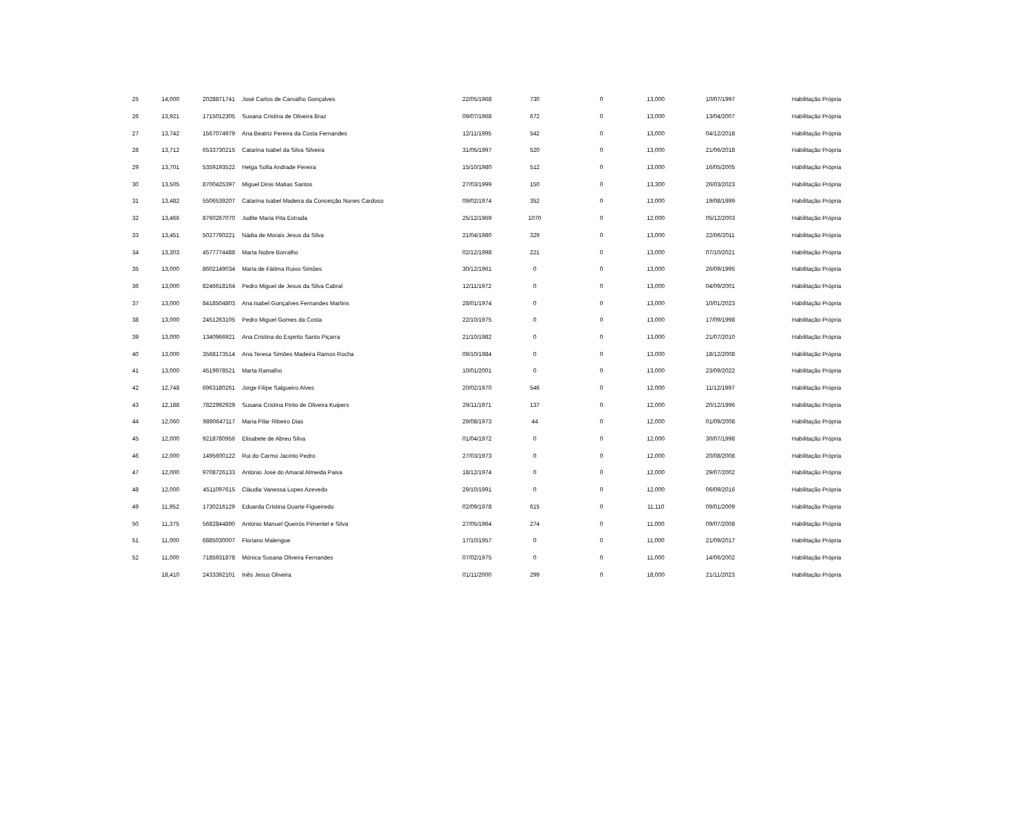| 25 | 14,000 | 2028871741 | José Carlos de Carvalho Gonçalves | 22/05/1968 | 730 | 0 | 13,000 | 10/07/1997 | Habilitação Própria |
| 26 | 13,921 | 1715012305 | Susana Cristina de Oliveira Braz | 09/07/1968 | 672 | 0 | 13,000 | 13/04/2007 | Habilitação Própria |
| 27 | 13,742 | 1567074979 | Ana Beatriz Pereira da Costa Fernandes | 12/11/1995 | 542 | 0 | 13,000 | 04/12/2018 | Habilitação Própria |
| 28 | 13,712 | 6533730215 | Catarina Isabel da Silva Silveira | 31/05/1997 | 520 | 0 | 13,000 | 21/06/2018 | Habilitação Própria |
| 29 | 13,701 | 5359193522 | Helga Sofia Andrade Pereira | 15/10/1980 | 512 | 0 | 13,000 | 16/05/2005 | Habilitação Própria |
| 30 | 13,505 | 8700425397 | Miguel Dinis Matias Santos | 27/03/1999 | 150 | 0 | 13,300 | 26/03/2023 | Habilitação Própria |
| 31 | 13,482 | 5506539207 | Catarina Isabel Madeira da Conceição Nunes Cardoso | 09/02/1974 | 352 | 0 | 13,000 | 19/08/1999 | Habilitação Própria |
| 32 | 13,466 | 8760267070 | Judite Maria Pita Estrada | 25/12/1969 | 1070 | 0 | 12,000 | 05/12/2003 | Habilitação Própria |
| 33 | 13,451 | 5027760221 | Nádia de Morais Jesus da Silva | 21/04/1980 | 329 | 0 | 13,000 | 22/06/2011 | Habilitação Própria |
| 34 | 13,303 | 4577774488 | Marta Nobre Borralho | 02/12/1998 | 221 | 0 | 13,000 | 07/10/2021 | Habilitação Própria |
| 35 | 13,000 | 8602149034 | Maria de Fátima Ruivo Simões | 30/12/1961 | 0 | 0 | 13,000 | 26/09/1995 | Habilitação Própria |
| 36 | 13,000 | 8246618164 | Pedro Miguel de Jesus da Silva Cabral | 12/11/1972 | 0 | 0 | 13,000 | 04/09/2001 | Habilitação Própria |
| 37 | 13,000 | 8418504803 | Ana Isabel Gonçalves Fernandes Martins | 28/01/1974 | 0 | 0 | 13,000 | 10/01/2023 | Habilitação Própria |
| 38 | 13,000 | 2451263105 | Pedro Miguel Gomes da Costa | 22/10/1975 | 0 | 0 | 13,000 | 17/09/1998 | Habilitação Própria |
| 39 | 13,000 | 1340966921 | Ana Cristina do Espirito Santo Piçarra | 21/10/1982 | 0 | 0 | 13,000 | 21/07/2010 | Habilitação Própria |
| 40 | 13,000 | 3568173514 | Ana Teresa Simões Madeira Ramos Rocha | 09/10/1984 | 0 | 0 | 13,000 | 18/12/2008 | Habilitação Própria |
| 41 | 13,000 | 4519978521 | Marta Ramalho | 10/01/2001 | 0 | 0 | 13,000 | 23/09/2022 | Habilitação Própria |
| 42 | 12,748 | 6963180261 | Jorge Filipe Salgueiro Alves | 20/02/1970 | 546 | 0 | 12,000 | 11/12/1997 | Habilitação Própria |
| 43 | 12,188 | 7822992929 | Susana Cristina Pinto de Oliveira Kuipers | 29/11/1971 | 137 | 0 | 12,000 | 20/12/1996 | Habilitação Própria |
| 44 | 12,060 | 9890647117 | Maria Pilar Ribeiro Dias | 29/08/1973 | 44 | 0 | 12,000 | 01/09/2008 | Habilitação Própria |
| 45 | 12,000 | 9218780956 | Elisabete de Abreu Silva | 01/04/1972 | 0 | 0 | 12,000 | 30/07/1998 | Habilitação Própria |
| 46 | 12,000 | 1495600122 | Rui do Carmo Jacinto Pedro | 27/03/1973 | 0 | 0 | 12,000 | 20/08/2008 | Habilitação Própria |
| 47 | 12,000 | 9708726133 | António José do Amaral Almeida Paiva | 18/12/1974 | 0 | 0 | 12,000 | 29/07/2002 | Habilitação Própria |
| 48 | 12,000 | 4511097615 | Cláudia Vanessa Lopes Azevedo | 29/10/1991 | 0 | 0 | 12,000 | 06/09/2016 | Habilitação Própria |
| 49 | 11,952 | 1730216129 | Eduarda Cristina Duarte Figueiredo | 02/09/1978 | 615 | 0 | 11,110 | 09/01/2009 | Habilitação Própria |
| 50 | 11,375 | 5682844890 | António Manuel Queirós Pimentel e Silva | 27/05/1964 | 274 | 0 | 11,000 | 09/07/2008 | Habilitação Própria |
| 51 | 11,000 | 6885030007 | Floriano Malengue | 17/10/1957 | 0 | 0 | 11,000 | 21/09/2017 | Habilitação Própria |
| 52 | 11,000 | 7185931878 | Mónica Susana Oliveira Fernandes | 07/02/1975 | 0 | 0 | 11,000 | 14/06/2002 | Habilitação Própria |
| | 18,410 | 2433392101 | Inês Jesus Oliveira | 01/11/2000 | 299 | 0 | 18,000 | 21/11/2023 | Habilitação Própria |